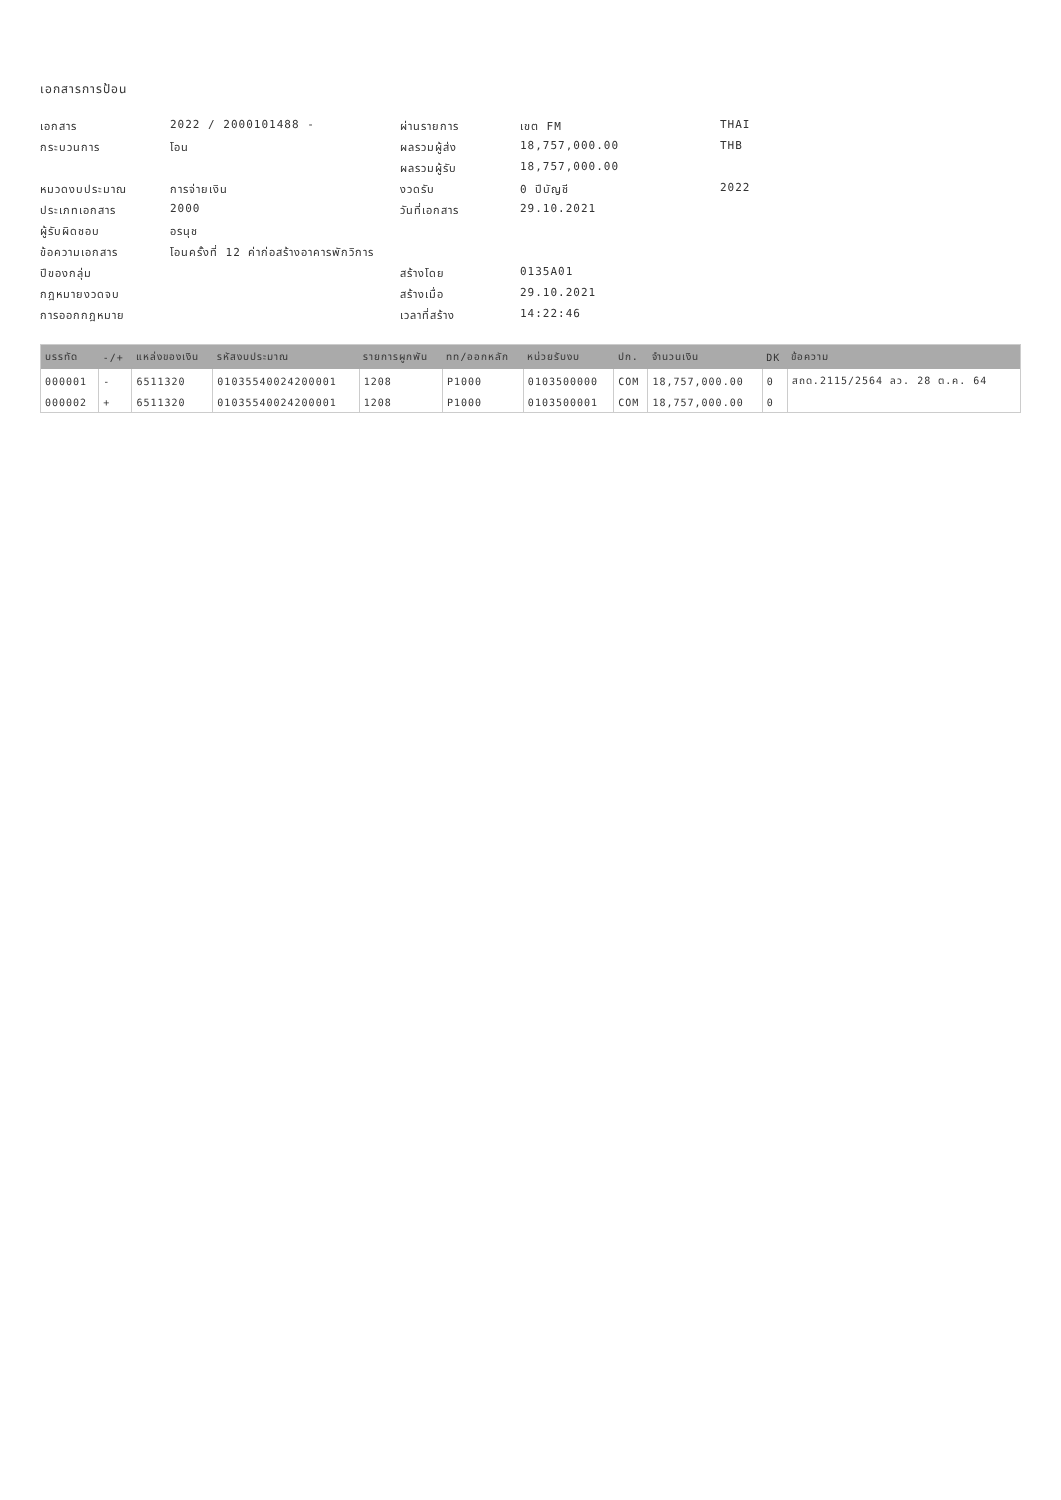เอกสารการป้อน
เอกสาร 2022 / 2000101488 - ผ่านรายการ เขต FM THAI กระบวนการ โอน ผลรวมผู้ส่ง 18,757,000.00 THB ผลรวมผู้รับ 18,757,000.00 หมวดงบประมาณ การจ่ายเงิน งวดรับ 0 ปีบัญชี 2022 ประเภทเอกสาร 2000 วันที่เอกสาร 29.10.2021 ผู้รับผิดชอบ อรนุช ข้อความเอกสาร โอนครั้งที่ 12 ค่าก่อสร้างอาคารพักวิการ ปีของกลุ่ม สร้างโดย 0135A01 กฎหมายงวดจบ สร้างเมื่อ 29.10.2021 การออกกฎหมาย เวลาที่สร้าง 14:22:46
| บรรทัด | -/+ | แหล่งของเงิน | รหัสงบประมาณ | รายการผูกพัน | ทท/ออกหลัก | หน่วยรับงบ | ปก. | จำนวนเงิน | DK | ข้อความ |
| --- | --- | --- | --- | --- | --- | --- | --- | --- | --- | --- |
| 000001 | - | 6511320 | 01035540024200001 | 1208 | P1000 | 0103500000 | COM | 18,757,000.00 | 0 | สถด.2115/2564 ลว. 28 ต.ค. 64 |
| 000002 | + | 6511320 | 01035540024200001 | 1208 | P1000 | 0103500001 | COM | 18,757,000.00 | 0 | |